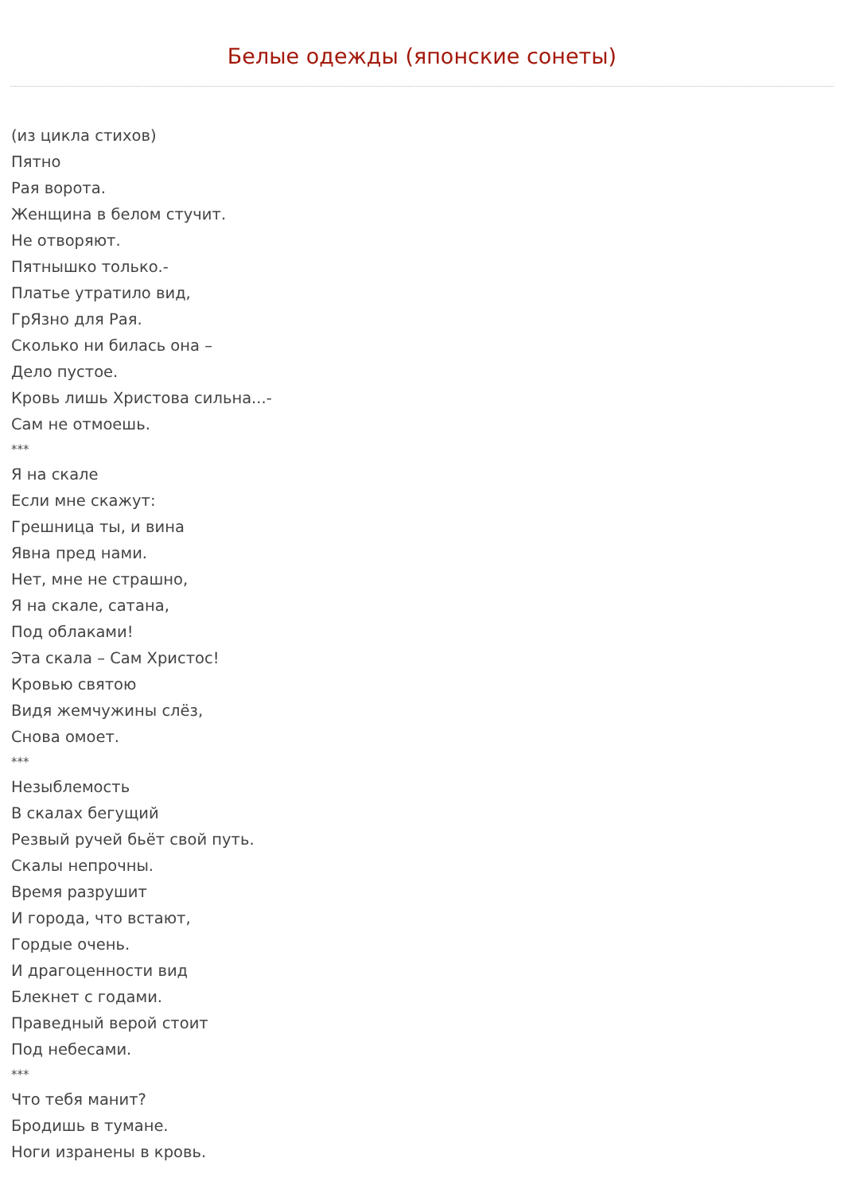Белые одежды (японские сонеты)
(из цикла стихов)
Пятно
Рая ворота.
Женщина в белом стучит.
Не отворяют.
Пятнышко только.-
Платье утратило вид,
ГрЯзно для Рая.
Сколько ни билась она –
Дело пустое.
Кровь лишь Христова сильна...-
Сам не отмоешь.
***
Я на скале
Если мне скажут:
Грешница ты, и вина
Явна пред нами.
Нет, мне не страшно,
Я на скале, сатана,
Под облаками!
Эта скала – Сам Христос!
Кровью святою
Видя жемчужины слёз,
Снова омоет.
***
Незыблемость
В скалах бегущий
Резвый ручей бьёт свой путь.
Скалы непрочны.
Время разрушит
И города, что встают,
Гордые очень.
И драгоценности вид
Блекнет с годами.
Праведный верой стоит
Под небесами.
***
Что тебя манит?
Бродишь в тумане.
Ноги изранены в кровь.